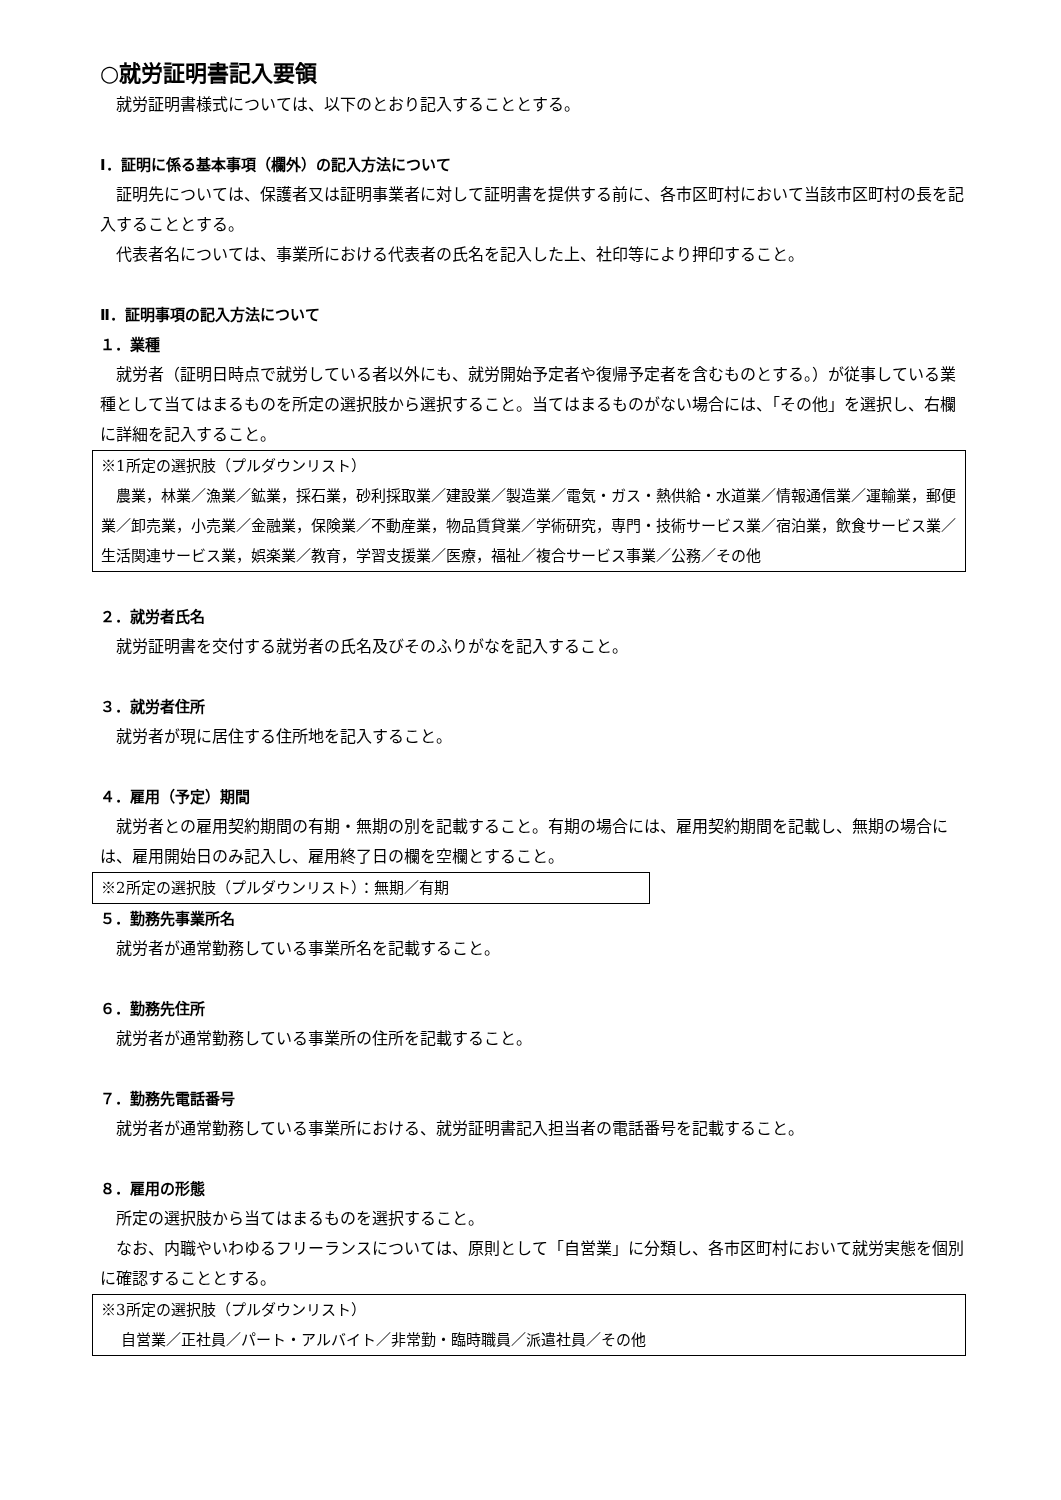○就労証明書記入要領
就労証明書様式については、以下のとおり記入することとする。
Ⅰ．証明に係る基本事項（欄外）の記入方法について
証明先については、保護者又は証明事業者に対して証明書を提供する前に、各市区町村において当該市区町村の長を記入することとする。
代表者名については、事業所における代表者の氏名を記入した上、社印等により押印すること。
Ⅱ．証明事項の記入方法について
１．業種
就労者（証明日時点で就労している者以外にも、就労開始予定者や復帰予定者を含むものとする。）が従事している業種として当てはまるものを所定の選択肢から選択すること。当てはまるものがない場合には、「その他」を選択し、右欄に詳細を記入すること。
※1所定の選択肢（プルダウンリスト）
農業，林業／漁業／鉱業，採石業，砂利採取業／建設業／製造業／電気・ガス・熱供給・水道業／情報通信業／運輸業，郵便業／卸売業，小売業／金融業，保険業／不動産業，物品賃貸業／学術研究，専門・技術サービス業／宿泊業，飲食サービス業／生活関連サービス業，娯楽業／教育，学習支援業／医療，福祉／複合サービス事業／公務／その他
２．就労者氏名
就労証明書を交付する就労者の氏名及びそのふりがなを記入すること。
３．就労者住所
就労者が現に居住する住所地を記入すること。
４．雇用（予定）期間
就労者との雇用契約期間の有期・無期の別を記載すること。有期の場合には、雇用契約期間を記載し、無期の場合には、雇用開始日のみ記入し、雇用終了日の欄を空欄とすること。
※2所定の選択肢（プルダウンリスト）：無期／有期
５．勤務先事業所名
就労者が通常勤務している事業所名を記載すること。
６．勤務先住所
就労者が通常勤務している事業所の住所を記載すること。
７．勤務先電話番号
就労者が通常勤務している事業所における、就労証明書記入担当者の電話番号を記載すること。
８．雇用の形態
所定の選択肢から当てはまるものを選択すること。
なお、内職やいわゆるフリーランスについては、原則として「自営業」に分類し、各市区町村において就労実態を個別に確認することとする。
※3所定の選択肢（プルダウンリスト）
自営業／正社員／パート・アルバイト／非常勤・臨時職員／派遣社員／その他